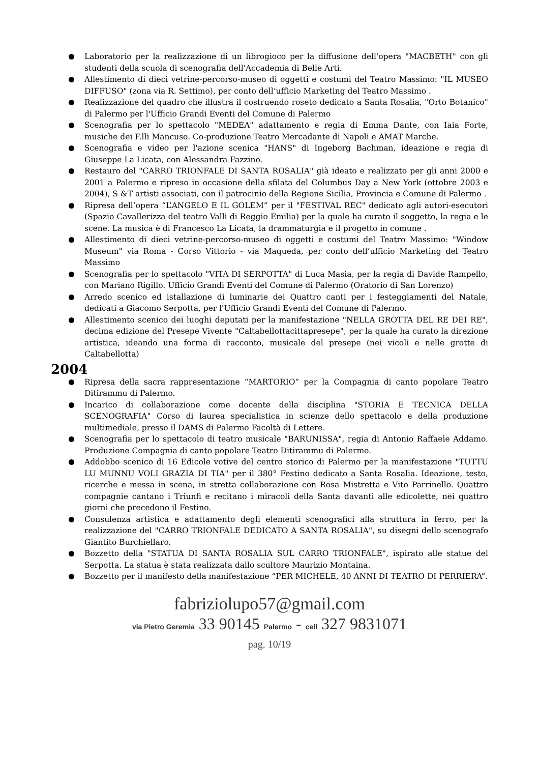Laboratorio per la realizzazione di un librogioco per la diffusione dell'opera "MACBETH" con gli studenti della scuola di scenografia dell'Accademia di Belle Arti.
Allestimento di dieci vetrine-percorso-museo di oggetti e costumi del Teatro Massimo: "IL MUSEO DIFFUSO" (zona via R. Settimo), per conto dell’ufficio Marketing del Teatro Massimo .
Realizzazione del quadro che illustra il costruendo roseto dedicato a Santa Rosalia, "Orto Botanico" di Palermo per l'Ufficio Grandi Eventi del Comune di Palermo
Scenografia per lo spettacolo "MEDEA" adattamento e regia di Emma Dante, con Iaia Forte, musiche dei F.lli Mancuso. Co-produzione Teatro Mercadante di Napoli e AMAT Marche.
Scenografia e video per l'azione scenica "HANS" di Ingeborg Bachman, ideazione e regia di Giuseppe La Licata, con Alessandra Fazzino.
Restauro del "CARRO TRIONFALE DI SANTA ROSALIA" già ideato e realizzato per gli anni 2000 e 2001 a Palermo e ripreso in occasione della sfilata del Columbus Day a New York (ottobre 2003 e 2004), S &T artisti associati, con il patrocinio della Regione Sicilia, Provincia e Comune di Palermo .
Ripresa dell’opera “L’ANGELO E IL GOLEM” per il "FESTIVAL REC" dedicato agli autori-esecutori (Spazio Cavallerizza del teatro Valli di Reggio Emilia) per la quale ha curato il soggetto, la regia e le scene. La musica è di Francesco La Licata, la drammaturgia e il progetto in comune .
Allestimento di dieci vetrine-percorso-museo di oggetti e costumi del Teatro Massimo: "Window Museum" via Roma - Corso Vittorio - via Maqueda, per conto dell’ufficio Marketing del Teatro Massimo
Scenografia per lo spettacolo "VITA DI SERPOTTA" di Luca Masia, per la regia di Davide Rampello, con Mariano Rigillo. Ufficio Grandi Eventi del Comune di Palermo (Oratorio di San Lorenzo)
Arredo scenico ed istallazione di luminarie dei Quattro canti per i festeggiamenti del Natale, dedicati a Giacomo Serpotta, per l'Ufficio Grandi Eventi del Comune di Palermo.
Allestimento scenico dei luoghi deputati per la manifestazione "NELLA GROTTA DEL RE DEI RE", decima edizione del Presepe Vivente "Caltabellottacittapresepe", per la quale ha curato la direzione artistica, ideando una forma di racconto, musicale del presepe (nei vicoli e nelle grotte di Caltabellotta)
2004
Ripresa della sacra rappresentazione “MARTORIO” per la Compagnia di canto popolare Teatro Ditirammu di Palermo.
Incarico di collaborazione come docente della disciplina "STORIA E TECNICA DELLA SCENOGRAFIA" Corso di laurea specialistica in scienze dello spettacolo e della produzione multimediale, presso il DAMS di Palermo Facoltà di Lettere.
Scenografia per lo spettacolo di teatro musicale "BARUNISSA", regia di Antonio Raffaele Addamo. Produzione Compagnia di canto popolare Teatro Ditirammu di Palermo.
Addobbo scenico di 16 Edicole votive del centro storico di Palermo per la manifestazione "TUTTU LU MUNNU VOLI GRAZIA DI TIA" per il 380° Festino dedicato a Santa Rosalia. Ideazione, testo, ricerche e messa in scena, in stretta collaborazione con Rosa Mistretta e Vito Parrinello. Quattro compagnie cantano i Triunfi e recitano i miracoli della Santa davanti alle edicolette, nei quattro giorni che precedono il Festino.
Consulenza artistica e adattamento degli elementi scenografici alla struttura in ferro, per la realizzazione del "CARRO TRIONFALE DEDICATO A SANTA ROSALIA", su disegni dello scenografo Giantito Burchiellaro.
Bozzetto della "STATUA DI SANTA ROSALIA SUL CARRO TRIONFALE", ispirato alle statue del Serpotta. La statua è stata realizzata dallo scultore Maurizio Montaina.
Bozzetto per il manifesto della manifestazione “PER MICHELE, 40 ANNI DI TEATRO DI PERRIERA”.
fabriziolupo57@gmail.com
via Pietro Geremia 33 90145 Palermo - cell 327 9831071
pag. 10/19